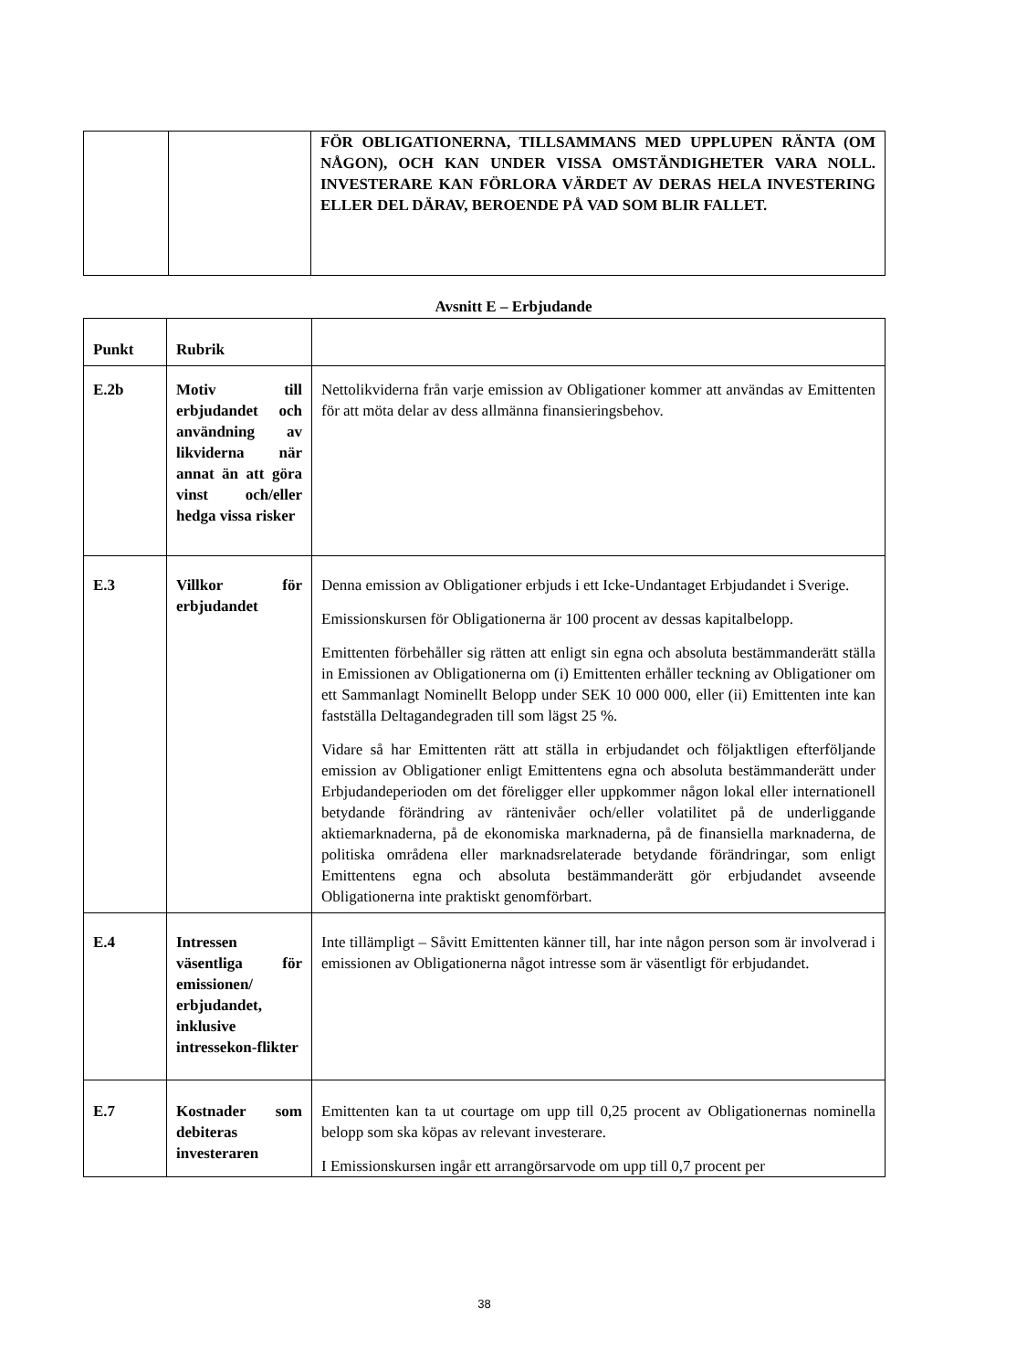| | | FÖR OBLIGATIONERNA, TILLSAMMANS MED UPPLUPEN RÄNTA (OM NÅGON), OCH KAN UNDER VISSA OMSTÄNDIGHETER VARA NOLL. INVESTERARE KAN FÖRLORA VÄRDET AV DERAS HELA INVESTERING ELLER DEL DÄRAV, BEROENDE PÅ VAD SOM BLIR FALLET. |
Avsnitt E – Erbjudande
| Punkt | Rubrik | |
| E.2b | Motiv till erbjudandet och användning av likviderna när annat än att göra vinst och/eller hedga vissa risker | Nettolikviderna från varje emission av Obligationer kommer att användas av Emittenten för att möta delar av dess allmänna finansieringsbehov. |
| E.3 | Villkor för erbjudandet | Denna emission av Obligationer erbjuds i ett Icke-Undantaget Erbjudandet i Sverige. Emissionskursen för Obligationerna är 100 procent av dessas kapitalbelopp. Emittenten förbehåller sig rätten att enligt sin egna och absoluta bestämmanderätt ställa in Emissionen av Obligationerna om (i) Emittenten erhåller teckning av Obligationer om ett Sammanlagt Nominellt Belopp under SEK 10 000 000, eller (ii) Emittenten inte kan fastställa Deltagandegraden till som lägst 25 %. Vidare så har Emittenten rätt att ställa in erbjudandet och följaktligen efterföljande emission av Obligationer enligt Emittentens egna och absoluta bestämmanderätt under Erbjudandeperioden om det föreligger eller uppkommer någon lokal eller internationell betydande förändring av räntenivåer och/eller volatilitet på de underliggande aktiemarknaderna, på de ekonomiska marknaderna, på de finansiella marknaderna, de politiska områdena eller marknadsrelaterade betydande förändringar, som enligt Emittentens egna och absoluta bestämmanderätt gör erbjudandet avseende Obligationerna inte praktiskt genomförbart. |
| E.4 | Intressen väsentliga för emissionen/ erbjudandet, inklusive intressekon-flikter | Inte tillämpligt – Såvitt Emittenten känner till, har inte någon person som är involverad i emissionen av Obligationerna något intresse som är väsentligt för erbjudandet. |
| E.7 | Kostnader som debiteras investeraren | Emittenten kan ta ut courtage om upp till 0,25 procent av Obligationernas nominella belopp som ska köpas av relevant investerare. I Emissionskursen ingår ett arrangörsarvode om upp till 0,7 procent per |
38